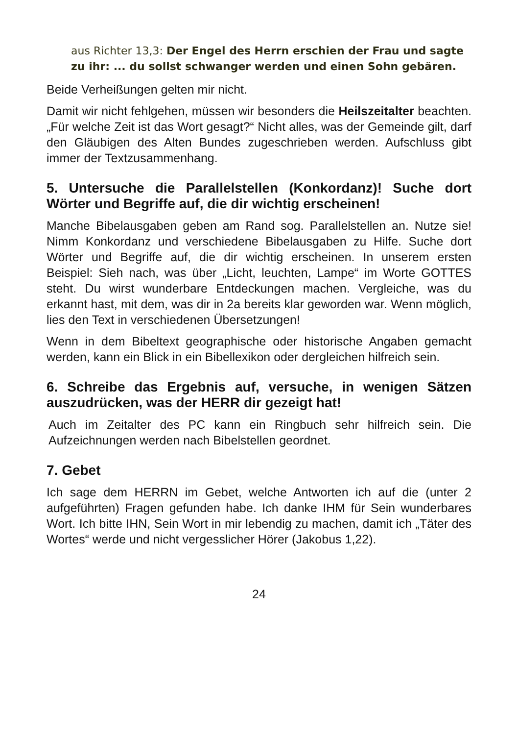aus Richter 13,3: Der Engel des Herrn erschien der Frau und sagte zu ihr: ... du sollst schwanger werden und einen Sohn gebären.
Beide Verheißungen gelten mir nicht.
Damit wir nicht fehlgehen, müssen wir besonders die Heilszeitalter beachten. „Für welche Zeit ist das Wort gesagt?“ Nicht alles, was der Gemeinde gilt, darf den Gläubigen des Alten Bundes zugeschrieben werden. Aufschluss gibt immer der Textzusammenhang.
5. Untersuche die Parallelstellen (Konkordanz)! Suche dort Wörter und Begriffe auf, die dir wichtig erscheinen!
Manche Bibelausgaben geben am Rand sog. Parallelstellen an. Nutze sie! Nimm Konkordanz und verschiedene Bibelausgaben zu Hilfe. Suche dort Wörter und Begriffe auf, die dir wichtig erscheinen. In unserem ersten Beispiel: Sieh nach, was über „Licht, leuchten, Lampe“ im Worte GOTTES steht. Du wirst wunderbare Entdeckungen machen. Vergleiche, was du erkannt hast, mit dem, was dir in 2a bereits klar geworden war. Wenn möglich, lies den Text in verschiedenen Übersetzungen!
Wenn in dem Bibeltext geographische oder historische Angaben gemacht werden, kann ein Blick in ein Bibellexikon oder dergleichen hilfreich sein.
6. Schreibe das Ergebnis auf, versuche, in wenigen Sätzen auszudrücken, was der HERR dir gezeigt hat!
Auch im Zeitalter des PC kann ein Ringbuch sehr hilfreich sein. Die Aufzeichnungen werden nach Bibelstellen geordnet.
7. Gebet
Ich sage dem HERRN im Gebet, welche Antworten ich auf die (unter 2 aufgeführten) Fragen gefunden habe. Ich danke IHM für Sein wunderbares Wort. Ich bitte IHN, Sein Wort in mir lebendig zu machen, damit ich „Täter des Wortes“ werde und nicht vergesslicher Hörer (Jakobus 1,22).
24